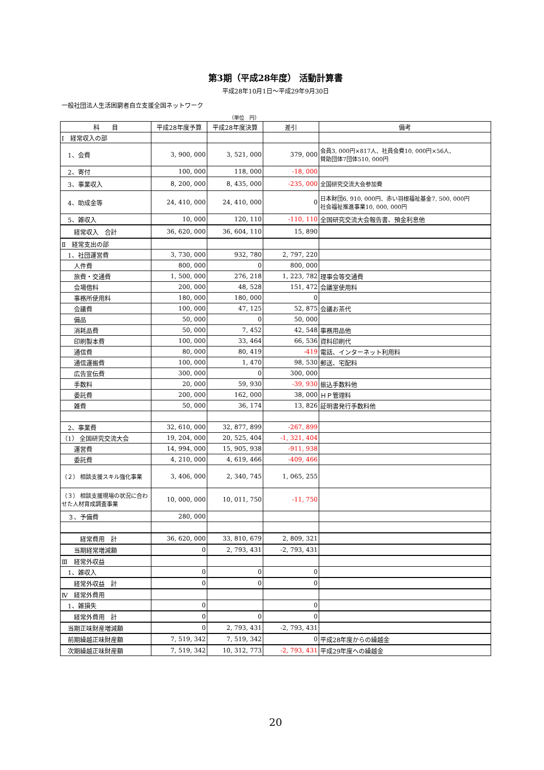第3期（平成28年度） 活動計算書
平成28年10月1日～平成29年9月30日
一般社団法人生活困窮者自立支援全国ネットワーク
（単位　円）
| 科 目 | 平成28年度予算 | 平成28年度決算 | 差引 | 備考 |
| --- | --- | --- | --- | --- |
| Ⅰ 経常収入の部 | | | | |
| 1、会費 | 3, 900, 000 | 3, 521, 000 | 379, 000 | 会員3, 000円×817人、社員会費10, 000円×56人、 賛助団体7団体510, 000円 |
| 2、寄付 | 100, 000 | 118, 000 | -18, 000 | |
| 3、事業収入 | 8, 200, 000 | 8, 435, 000 | -235, 000 | 全国研究交流大会参加費 |
| 4、助成金等 | 24, 410, 000 | 24, 410, 000 | 0 | 日本財団6, 910, 000円、赤い羽根福祉基金7, 500, 000円 社会福祉推進事業10, 000, 000円 |
| 5、雑収入 | 10, 000 | 120, 110 | -110, 110 | 全国研究交流大会報告書、預金利息他 |
| 経常収入 合計 | 36, 620, 000 | 36, 604, 110 | 15, 890 | |
| Ⅱ 経常支出の部 | | | | |
| 1、社団運営費 | 3, 730, 000 | 932, 780 | 2, 797, 220 | |
| 人件費 | 800, 000 | 0 | 800, 000 | |
| 旅費・交通費 | 1, 500, 000 | 276, 218 | 1, 223, 782 | 理事会等交通費 |
| 会場借料 | 200, 000 | 48, 528 | 151, 472 | 会議室使用料 |
| 事務所使用料 | 180, 000 | 180, 000 | 0 | |
| 会議費 | 100, 000 | 47, 125 | 52, 875 | 会議お茶代 |
| 備品 | 50, 000 | 0 | 50, 000 | |
| 消耗品費 | 50, 000 | 7, 452 | 42, 548 | 事務用品他 |
| 印刷製本費 | 100, 000 | 33, 464 | 66, 536 | 資料印刷代 |
| 通信費 | 80, 000 | 80, 419 | -419 | 電話、インターネット利用料 |
| 通信運搬費 | 100, 000 | 1, 470 | 98, 530 | 郵送、宅配料 |
| 広告宣伝費 | 300, 000 | 0 | 300, 000 | |
| 手数料 | 20, 000 | 59, 930 | -39, 930 | 振込手数料他 |
| 委託費 | 200, 000 | 162, 000 | 38, 000 | ＨＰ管理料 |
| 雑費 | 50, 000 | 36, 174 | 13, 826 | 証明書発行手数料他 |
| 2、事業費 | 32, 610, 000 | 32, 877, 899 | -267, 899 | |
| （1） 全国研究交流大会 | 19, 204, 000 | 20, 525, 404 | -1, 321, 404 | |
| 運営費 | 14, 994, 000 | 15, 905, 938 | -911, 938 | |
| 委託費 | 4, 210, 000 | 4, 619, 466 | -409, 466 | |
| （２） 相談支援スキル強化事業 | 3, 406, 000 | 2, 340, 745 | 1, 065, 255 | |
| （３） 相談支援現場の状況に合わせた人材育成調査事業 | 10, 000, 000 | 10, 011, 750 | -11, 750 | |
| ３、予備費 | 280, 000 | | | |
| 経常費用 計 | 36, 620, 000 | 33, 810, 679 | 2, 809, 321 | |
| 当期経常増減額 | 0 | 2, 793, 431 | -2, 793, 431 | |
| Ⅲ 経常外収益 | | | | |
| 1、雑収入 | 0 | 0 | 0 | |
| 経常外収益 計 | 0 | 0 | 0 | |
| Ⅳ 経常外費用 | | | | |
| 1、雑損失 | 0 | | 0 | |
| 経常外費用 計 | 0 | 0 | 0 | |
| 当期正味財産増減額 | 0 | 2, 793, 431 | -2, 793, 431 | |
| 前期繰越正味財産額 | 7, 519, 342 | 7, 519, 342 | 0 | 平成28年度からの繰越金 |
| 次期繰越正味財産額 | 7, 519, 342 | 10, 312, 773 | -2, 793, 431 | 平成29年度への繰越金 |
20